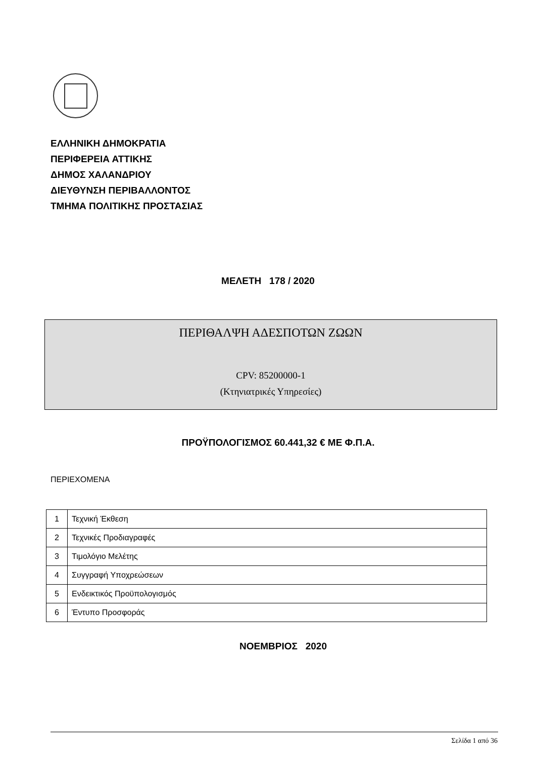ΕΛΛΗΝΙΚΗ ΔΗΜΟΚΡΑΤΙΑ
ΠΕΡΙΦΕΡΕΙΑ ΑΤΤΙΚΗΣ
ΔΗΜΟΣ ΧΑΛΑΝΔΡΙΟΥ
ΔΙΕΥΘΥΝΣΗ ΠΕΡΙΒΑΛΛΟΝΤΟΣ
ΤΜΗΜΑ ΠΟΛΙΤΙΚΗΣ ΠΡΟΣΤΑΣΙΑΣ
ΜΕΛΕΤΗ 178 / 2020
ΠΕΡΙΘΑΛΨΗ ΑΔΕΣΠΟΤΩΝ ΖΩΩΝ
CPV: 85200000-1
(Κτηνιατρικές Υπηρεσίες)
ΠΡΟΫΠΟΛΟΓΙΣΜΟΣ 60.441,32 € ΜΕ Φ.Π.Α.
ΠΕΡΙΕΧΟΜΕΝΑ
| 1 | Τεχνική Έκθεση |
| 2 | Τεχνικές Προδιαγραφές |
| 3 | Τιμολόγιο Μελέτης |
| 4 | Συγγραφή Υποχρεώσεων |
| 5 | Ενδεικτικός Προϋπολογισμός |
| 6 | Έντυπο Προσφοράς |
ΝΟΕΜΒΡΙΟΣ 2020
Σελίδα 1 από 36